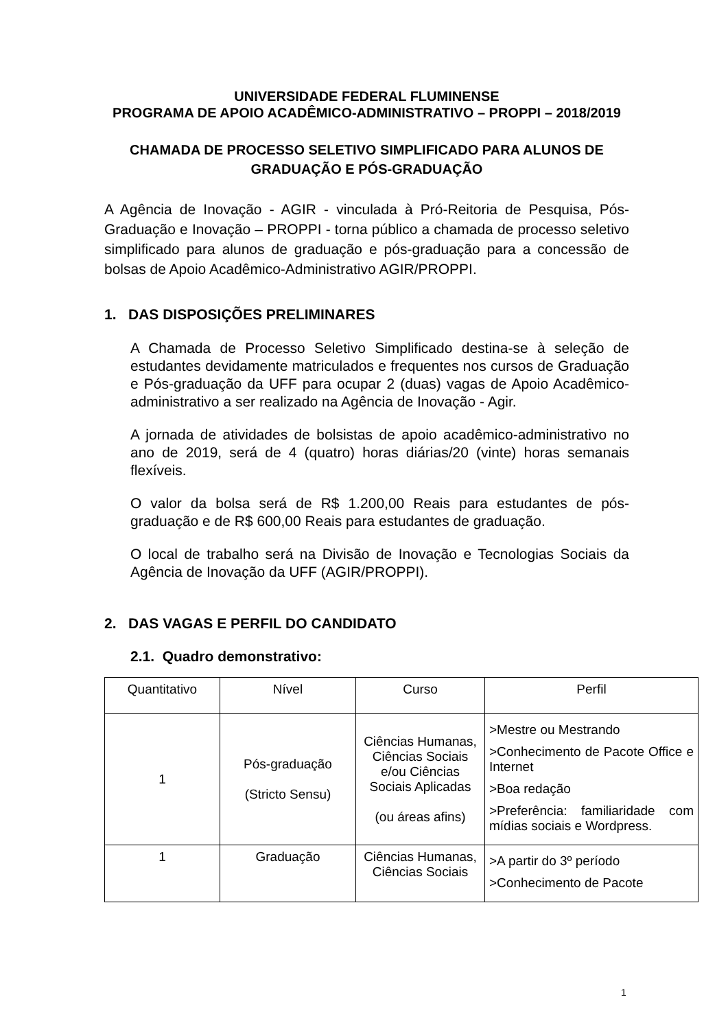UNIVERSIDADE FEDERAL FLUMINENSE
PROGRAMA DE APOIO ACADÊMICO-ADMINISTRATIVO – PROPPI – 2018/2019
CHAMADA DE PROCESSO SELETIVO SIMPLIFICADO PARA ALUNOS DE GRADUAÇÃO E PÓS-GRADUAÇÃO
A Agência de Inovação - AGIR - vinculada à Pró-Reitoria de Pesquisa, Pós-Graduação e Inovação – PROPPI - torna público a chamada de processo seletivo simplificado para alunos de graduação e pós-graduação para a concessão de bolsas de Apoio Acadêmico-Administrativo AGIR/PROPPI.
1. DAS DISPOSIÇÕES PRELIMINARES
A Chamada de Processo Seletivo Simplificado destina-se à seleção de estudantes devidamente matriculados e frequentes nos cursos de Graduação e Pós-graduação da UFF para ocupar 2 (duas) vagas de Apoio Acadêmico-administrativo a ser realizado na Agência de Inovação - Agir.
A jornada de atividades de bolsistas de apoio acadêmico-administrativo no ano de 2019, será de 4 (quatro) horas diárias/20 (vinte) horas semanais flexíveis.
O valor da bolsa será de R$ 1.200,00 Reais para estudantes de pós-graduação e de R$ 600,00 Reais para estudantes de graduação.
O local de trabalho será na Divisão de Inovação e Tecnologias Sociais da Agência de Inovação da UFF (AGIR/PROPPI).
2. DAS VAGAS E PERFIL DO CANDIDATO
2.1. Quadro demonstrativo:
| Quantitativo | Nível | Curso | Perfil |
| 1 | Pós-graduação (Stricto Sensu) | Ciências Humanas, Ciências Sociais e/ou Ciências Sociais Aplicadas (ou áreas afins) | >Mestre ou Mestrando >Conhecimento de Pacote Office e Internet >Boa redação >Preferência: familiaridade com mídias sociais e Wordpress. |
| 1 | Graduação | Ciências Humanas, Ciências Sociais | >A partir do 3º período >Conhecimento de Pacote |
1